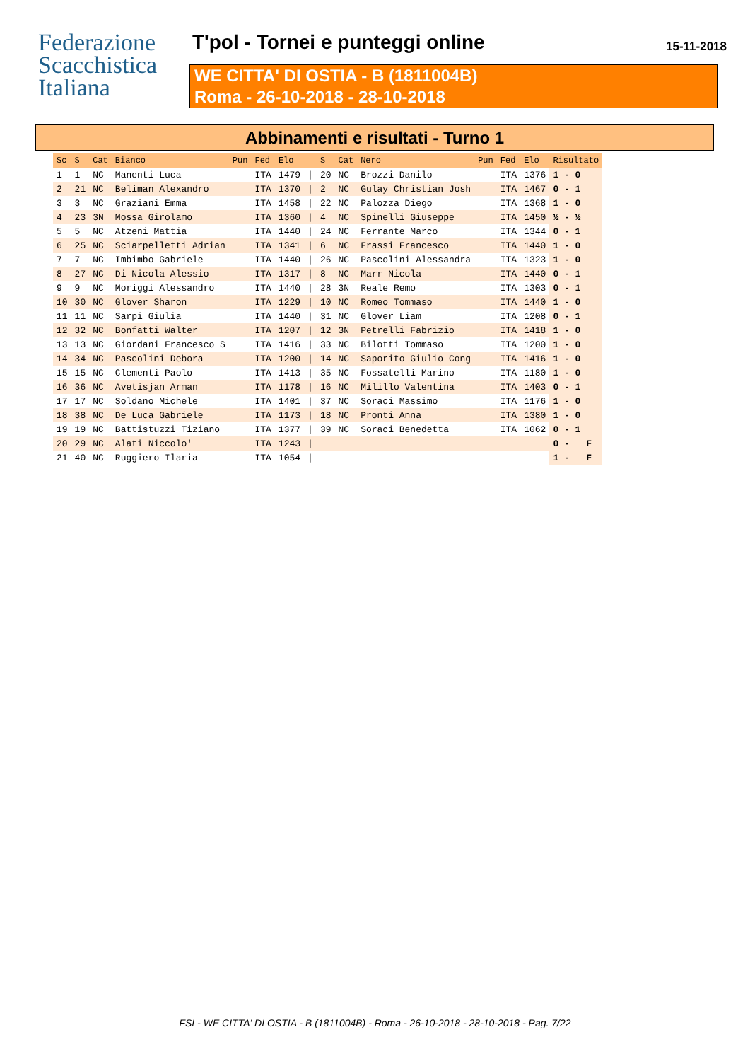Federazione
Scacchistica
Italiana
T'pol - Tornei e punteggi online 15-11-2018
WE CITTA' DI OSTIA - B (1811004B)
Roma - 26-10-2018 - 28-10-2018
Abbinamenti e risultati - Turno 1
| Sc | S | Cat | Bianco | Pun | Fed | Elo | | S | Cat | Nero | Pun | Fed | Elo | Risultato |
| --- | --- | --- | --- | --- | --- | --- | --- | --- | --- | --- | --- | --- | --- | --- |
| 1 | 1 | NC | Manenti Luca | | ITA | 1479 | / | 20 | NC | Brozzi Danilo | | ITA | 1376 | 1 - 0 |
| 2 | 21 | NC | Beliman Alexandro | | ITA | 1370 | / | 2 | NC | Gulay Christian Josh | | ITA | 1467 | 0 - 1 |
| 3 | 3 | NC | Graziani Emma | | ITA | 1458 | / | 22 | NC | Palozza Diego | | ITA | 1368 | 1 - 0 |
| 4 | 23 | 3N | Mossa Girolamo | | ITA | 1360 | / | 4 | NC | Spinelli Giuseppe | | ITA | 1450 | ½ - ½ |
| 5 | 5 | NC | Atzeni Mattia | | ITA | 1440 | / | 24 | NC | Ferrante Marco | | ITA | 1344 | 0 - 1 |
| 6 | 25 | NC | Sciarpelletti Adrian | | ITA | 1341 | / | 6 | NC | Frassi Francesco | | ITA | 1440 | 1 - 0 |
| 7 | 7 | NC | Imbimbo Gabriele | | ITA | 1440 | / | 26 | NC | Pascolini Alessandra | | ITA | 1323 | 1 - 0 |
| 8 | 27 | NC | Di Nicola Alessio | | ITA | 1317 | / | 8 | NC | Marr Nicola | | ITA | 1440 | 0 - 1 |
| 9 | 9 | NC | Moriggi Alessandro | | ITA | 1440 | / | 28 | 3N | Reale Remo | | ITA | 1303 | 0 - 1 |
| 10 | 30 | NC | Glover Sharon | | ITA | 1229 | / | 10 | NC | Romeo Tommaso | | ITA | 1440 | 1 - 0 |
| 11 | 11 | NC | Sarpi Giulia | | ITA | 1440 | / | 31 | NC | Glover Liam | | ITA | 1208 | 0 - 1 |
| 12 | 32 | NC | Bonfatti Walter | | ITA | 1207 | / | 12 | 3N | Petrelli Fabrizio | | ITA | 1418 | 1 - 0 |
| 13 | 13 | NC | Giordani Francesco S | | ITA | 1416 | / | 33 | NC | Bilotti Tommaso | | ITA | 1200 | 1 - 0 |
| 14 | 34 | NC | Pascolini Debora | | ITA | 1200 | / | 14 | NC | Saporito Giulio Cong | | ITA | 1416 | 1 - 0 |
| 15 | 15 | NC | Clementi Paolo | | ITA | 1413 | / | 35 | NC | Fossatelli Marino | | ITA | 1180 | 1 - 0 |
| 16 | 36 | NC | Avetisjan Arman | | ITA | 1178 | / | 16 | NC | Milillo Valentina | | ITA | 1403 | 0 - 1 |
| 17 | 17 | NC | Soldano Michele | | ITA | 1401 | / | 37 | NC | Soraci Massimo | | ITA | 1176 | 1 - 0 |
| 18 | 38 | NC | De Luca Gabriele | | ITA | 1173 | / | 18 | NC | Pronti Anna | | ITA | 1380 | 1 - 0 |
| 19 | 19 | NC | Battistuzzi Tiziano | | ITA | 1377 | / | 39 | NC | Soraci Benedetta | | ITA | 1062 | 0 - 1 |
| 20 | 29 | NC | Alati Niccolo' | | ITA | 1243 | / | | | | | | | 0 - F |
| 21 | 40 | NC | Ruggiero Ilaria | | ITA | 1054 | / | | | | | | | 1 - F |
FSI - WE CITTA' DI OSTIA - B (1811004B) - Roma - 26-10-2018 - 28-10-2018 - Pag. 7/22